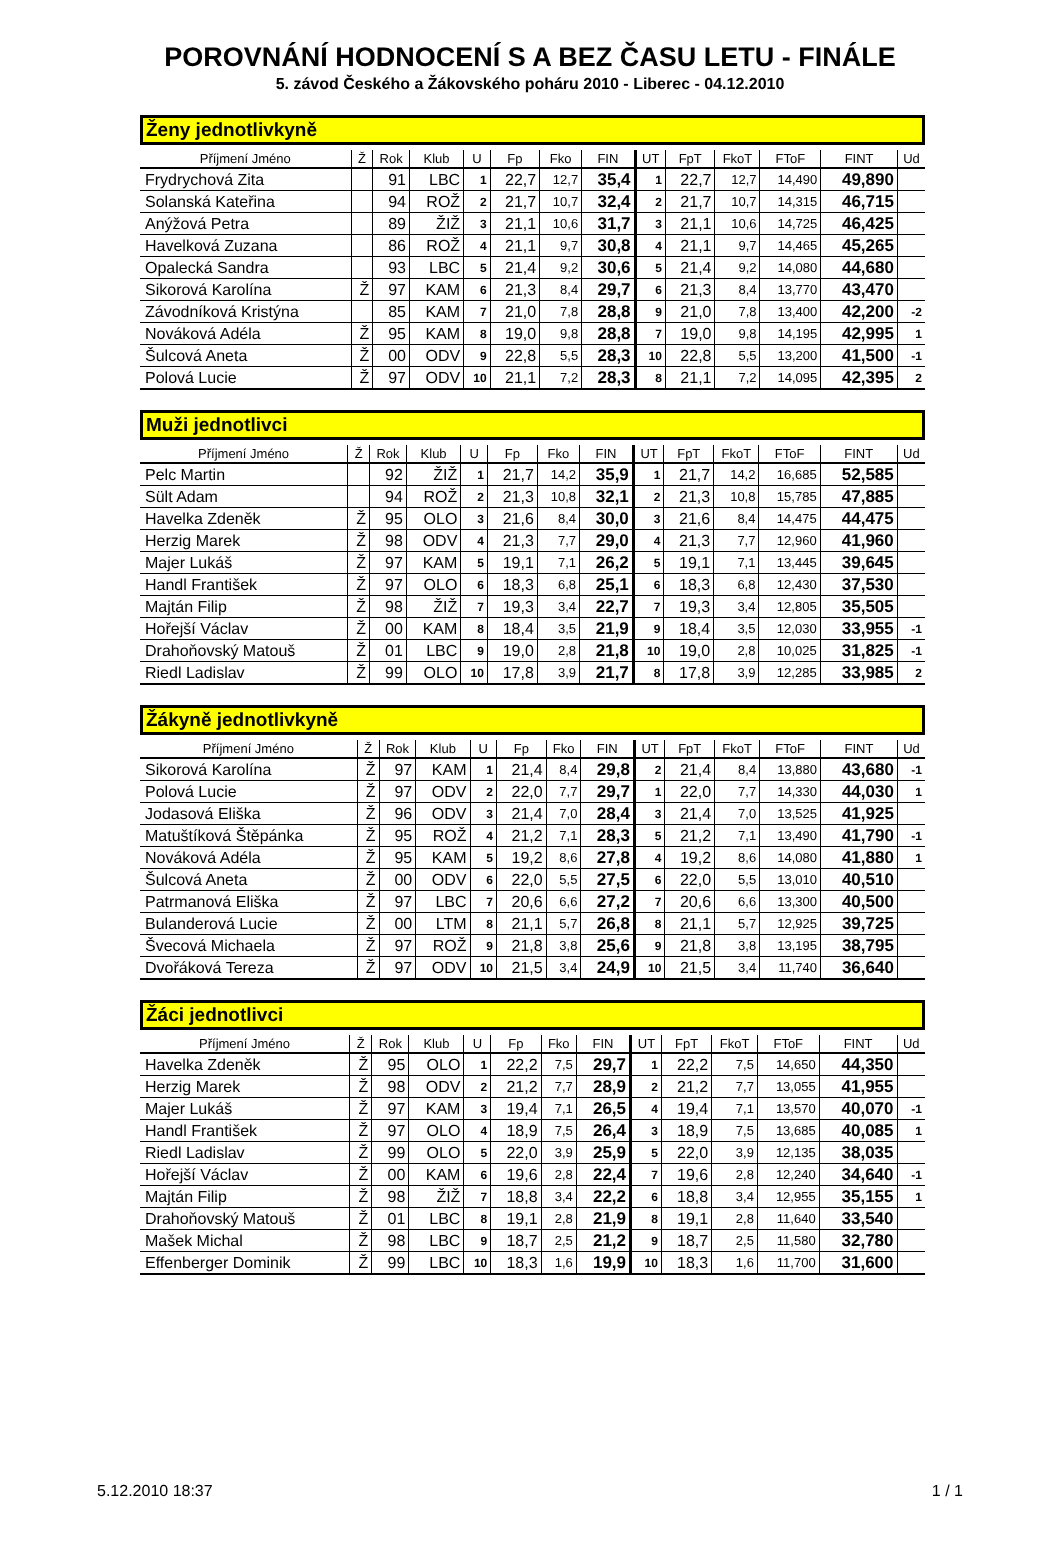POROVNÁNÍ HODNOCENÍ S A BEZ ČASU LETU - FINÁLE
5. závod Českého a Žákovského poháru 2010 - Liberec - 04.12.2010
Ženy jednotlivkyně
| Příjmení Jméno | Ž | Rok | Klub | U | Fp | Fko | FIN | UT | FpT | FkoT | FToF | FINT | Ud |
| --- | --- | --- | --- | --- | --- | --- | --- | --- | --- | --- | --- | --- | --- |
| Frydrychová Zita | | 91 | LBC | 1 | 22,7 | 12,7 | 35,4 | 1 | 22,7 | 12,7 | 14,490 | 49,890 | |
| Solanská Kateřina | | 94 | ROŽ | 2 | 21,7 | 10,7 | 32,4 | 2 | 21,7 | 10,7 | 14,315 | 46,715 | |
| Anýžová Petra | | 89 | ŽIŽ | 3 | 21,1 | 10,6 | 31,7 | 3 | 21,1 | 10,6 | 14,725 | 46,425 | |
| Havelková Zuzana | | 86 | ROŽ | 4 | 21,1 | 9,7 | 30,8 | 4 | 21,1 | 9,7 | 14,465 | 45,265 | |
| Opalecká Sandra | | 93 | LBC | 5 | 21,4 | 9,2 | 30,6 | 5 | 21,4 | 9,2 | 14,080 | 44,680 | |
| Sikorová Karolína | Ž | 97 | KAM | 6 | 21,3 | 8,4 | 29,7 | 6 | 21,3 | 8,4 | 13,770 | 43,470 | |
| Závodníková Kristýna | | 85 | KAM | 7 | 21,0 | 7,8 | 28,8 | 9 | 21,0 | 7,8 | 13,400 | 42,200 | -2 |
| Nováková Adéla | Ž | 95 | KAM | 8 | 19,0 | 9,8 | 28,8 | 7 | 19,0 | 9,8 | 14,195 | 42,995 | 1 |
| Šulcová Aneta | Ž | 00 | ODV | 9 | 22,8 | 5,5 | 28,3 | 10 | 22,8 | 5,5 | 13,200 | 41,500 | -1 |
| Polová Lucie | Ž | 97 | ODV | 10 | 21,1 | 7,2 | 28,3 | 8 | 21,1 | 7,2 | 14,095 | 42,395 | 2 |
Muži jednotlivci
| Příjmení Jméno | Ž | Rok | Klub | U | Fp | Fko | FIN | UT | FpT | FkoT | FToF | FINT | Ud |
| --- | --- | --- | --- | --- | --- | --- | --- | --- | --- | --- | --- | --- | --- |
| Pelc Martin | | 92 | ŽIŽ | 1 | 21,7 | 14,2 | 35,9 | 1 | 21,7 | 14,2 | 16,685 | 52,585 | |
| Sült Adam | | 94 | ROŽ | 2 | 21,3 | 10,8 | 32,1 | 2 | 21,3 | 10,8 | 15,785 | 47,885 | |
| Havelka Zdeněk | Ž | 95 | OLO | 3 | 21,6 | 8,4 | 30,0 | 3 | 21,6 | 8,4 | 14,475 | 44,475 | |
| Herzig Marek | Ž | 98 | ODV | 4 | 21,3 | 7,7 | 29,0 | 4 | 21,3 | 7,7 | 12,960 | 41,960 | |
| Majer Lukáš | Ž | 97 | KAM | 5 | 19,1 | 7,1 | 26,2 | 5 | 19,1 | 7,1 | 13,445 | 39,645 | |
| Handl František | Ž | 97 | OLO | 6 | 18,3 | 6,8 | 25,1 | 6 | 18,3 | 6,8 | 12,430 | 37,530 | |
| Majtán Filip | Ž | 98 | ŽIŽ | 7 | 19,3 | 3,4 | 22,7 | 7 | 19,3 | 3,4 | 12,805 | 35,505 | |
| Hořejší Václav | Ž | 00 | KAM | 8 | 18,4 | 3,5 | 21,9 | 9 | 18,4 | 3,5 | 12,030 | 33,955 | -1 |
| Drahoňovský Matouš | Ž | 01 | LBC | 9 | 19,0 | 2,8 | 21,8 | 10 | 19,0 | 2,8 | 10,025 | 31,825 | -1 |
| Riedl Ladislav | Ž | 99 | OLO | 10 | 17,8 | 3,9 | 21,7 | 8 | 17,8 | 3,9 | 12,285 | 33,985 | 2 |
Žákyně jednotlivkyně
| Příjmení Jméno | Ž | Rok | Klub | U | Fp | Fko | FIN | UT | FpT | FkoT | FToF | FINT | Ud |
| --- | --- | --- | --- | --- | --- | --- | --- | --- | --- | --- | --- | --- | --- |
| Sikorová Karolína | Ž | 97 | KAM | 1 | 21,4 | 8,4 | 29,8 | 2 | 21,4 | 8,4 | 13,880 | 43,680 | -1 |
| Polová Lucie | Ž | 97 | ODV | 2 | 22,0 | 7,7 | 29,7 | 1 | 22,0 | 7,7 | 14,330 | 44,030 | 1 |
| Jodasová Eliška | Ž | 96 | ODV | 3 | 21,4 | 7,0 | 28,4 | 3 | 21,4 | 7,0 | 13,525 | 41,925 | |
| Matuštíková Štěpánka | Ž | 95 | ROŽ | 4 | 21,2 | 7,1 | 28,3 | 5 | 21,2 | 7,1 | 13,490 | 41,790 | -1 |
| Nováková Adéla | Ž | 95 | KAM | 5 | 19,2 | 8,6 | 27,8 | 4 | 19,2 | 8,6 | 14,080 | 41,880 | 1 |
| Šulcová Aneta | Ž | 00 | ODV | 6 | 22,0 | 5,5 | 27,5 | 6 | 22,0 | 5,5 | 13,010 | 40,510 | |
| Patrmanová Eliška | Ž | 97 | LBC | 7 | 20,6 | 6,6 | 27,2 | 7 | 20,6 | 6,6 | 13,300 | 40,500 | |
| Bulanderová Lucie | Ž | 00 | LTM | 8 | 21,1 | 5,7 | 26,8 | 8 | 21,1 | 5,7 | 12,925 | 39,725 | |
| Švecová Michaela | Ž | 97 | ROŽ | 9 | 21,8 | 3,8 | 25,6 | 9 | 21,8 | 3,8 | 13,195 | 38,795 | |
| Dvořáková Tereza | Ž | 97 | ODV | 10 | 21,5 | 3,4 | 24,9 | 10 | 21,5 | 3,4 | 11,740 | 36,640 | |
Žáci jednotlivci
| Příjmení Jméno | Ž | Rok | Klub | U | Fp | Fko | FIN | UT | FpT | FkoT | FToF | FINT | Ud |
| --- | --- | --- | --- | --- | --- | --- | --- | --- | --- | --- | --- | --- | --- |
| Havelka Zdeněk | Ž | 95 | OLO | 1 | 22,2 | 7,5 | 29,7 | 1 | 22,2 | 7,5 | 14,650 | 44,350 | |
| Herzig Marek | Ž | 98 | ODV | 2 | 21,2 | 7,7 | 28,9 | 2 | 21,2 | 7,7 | 13,055 | 41,955 | |
| Majer Lukáš | Ž | 97 | KAM | 3 | 19,4 | 7,1 | 26,5 | 4 | 19,4 | 7,1 | 13,570 | 40,070 | -1 |
| Handl František | Ž | 97 | OLO | 4 | 18,9 | 7,5 | 26,4 | 3 | 18,9 | 7,5 | 13,685 | 40,085 | 1 |
| Riedl Ladislav | Ž | 99 | OLO | 5 | 22,0 | 3,9 | 25,9 | 5 | 22,0 | 3,9 | 12,135 | 38,035 | |
| Hořejší Václav | Ž | 00 | KAM | 6 | 19,6 | 2,8 | 22,4 | 7 | 19,6 | 2,8 | 12,240 | 34,640 | -1 |
| Majtán Filip | Ž | 98 | ŽIŽ | 7 | 18,8 | 3,4 | 22,2 | 6 | 18,8 | 3,4 | 12,955 | 35,155 | 1 |
| Drahoňovský Matouš | Ž | 01 | LBC | 8 | 19,1 | 2,8 | 21,9 | 8 | 19,1 | 2,8 | 11,640 | 33,540 | |
| Mašek Michal | Ž | 98 | LBC | 9 | 18,7 | 2,5 | 21,2 | 9 | 18,7 | 2,5 | 11,580 | 32,780 | |
| Effenberger Dominik | Ž | 99 | LBC | 10 | 18,3 | 1,6 | 19,9 | 10 | 18,3 | 1,6 | 11,700 | 31,600 | |
5.12.2010 18:37 1 / 1